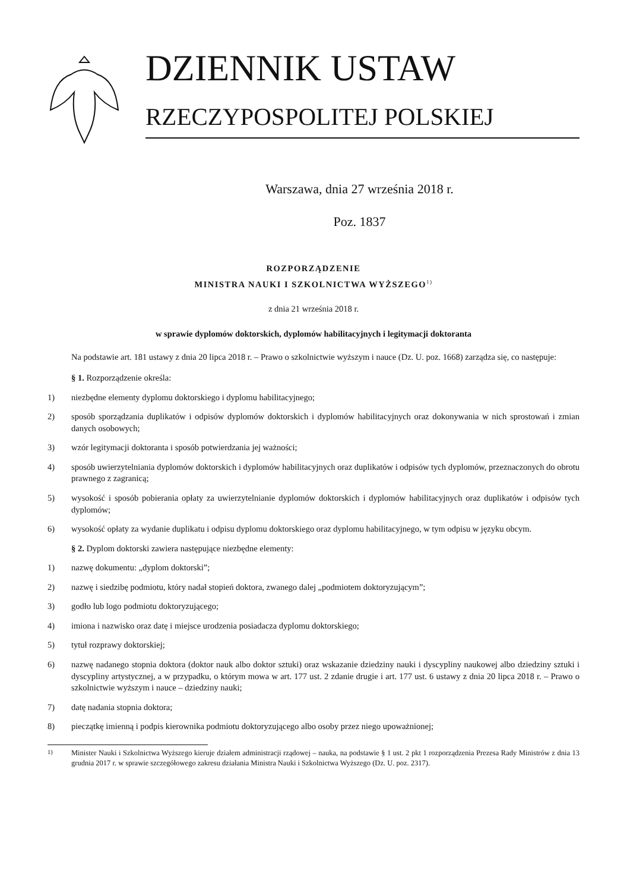DZIENNIK USTAW
RZECZYPOSPOLITEJ POLSKIEJ
Warszawa, dnia 27 września 2018 r.
Poz. 1837
ROZPORZĄDZENIE
MINISTRA NAUKI I SZKOLNICTWA WYŻSZEGO<sup>1)</sup>
z dnia 21 września 2018 r.
w sprawie dyplomów doktorskich, dyplomów habilitacyjnych i legitymacji doktoranta
Na podstawie art. 181 ustawy z dnia 20 lipca 2018 r. – Prawo o szkolnictwie wyższym i nauce (Dz. U. poz. 1668) zarządza się, co następuje:
§ 1. Rozporządzenie określa:
1) niezbędne elementy dyplomu doktorskiego i dyplomu habilitacyjnego;
2) sposób sporządzania duplikatów i odpisów dyplomów doktorskich i dyplomów habilitacyjnych oraz dokonywania w nich sprostowań i zmian danych osobowych;
3) wzór legitymacji doktoranta i sposób potwierdzania jej ważności;
4) sposób uwierzytelniania dyplomów doktorskich i dyplomów habilitacyjnych oraz duplikatów i odpisów tych dyplomów, przeznaczonych do obrotu prawnego z zagranicą;
5) wysokość i sposób pobierania opłaty za uwierzytelnianie dyplomów doktorskich i dyplomów habilitacyjnych oraz duplikatów i odpisów tych dyplomów;
6) wysokość opłaty za wydanie duplikatu i odpisu dyplomu doktorskiego oraz dyplomu habilitacyjnego, w tym odpisu w języku obcym.
§ 2. Dyplom doktorski zawiera następujące niezbędne elementy:
1) nazwę dokumentu: „dyplom doktorski”;
2) nazwę i siedzibę podmiotu, który nadał stopień doktora, zwanego dalej „podmiotem doktoryzującym”;
3) godło lub logo podmiotu doktoryzującego;
4) imiona i nazwisko oraz datę i miejsce urodzenia posiadacza dyplomu doktorskiego;
5) tytuł rozprawy doktorskiej;
6) nazwę nadanego stopnia doktora (doktor nauk albo doktor sztuki) oraz wskazanie dziedziny nauki i dyscypliny naukowej albo dziedziny sztuki i dyscypliny artystycznej, a w przypadku, o którym mowa w art. 177 ust. 2 zdanie drugie i art. 177 ust. 6 ustawy z dnia 20 lipca 2018 r. – Prawo o szkolnictwie wyższym i nauce – dziedziny nauki;
7) datę nadania stopnia doktora;
8) pieczątkę imienną i podpis kierownika podmiotu doktoryzującego albo osoby przez niego upoważnionej;
<sup>1)</sup> Minister Nauki i Szkolnictwa Wyższego kieruje działem administracji rządowej – nauka, na podstawie § 1 ust. 2 pkt 1 rozporządzenia Prezesa Rady Ministrów z dnia 13 grudnia 2017 r. w sprawie szczegółowego zakresu działania Ministra Nauki i Szkolnictwa Wyższego (Dz. U. poz. 2317).